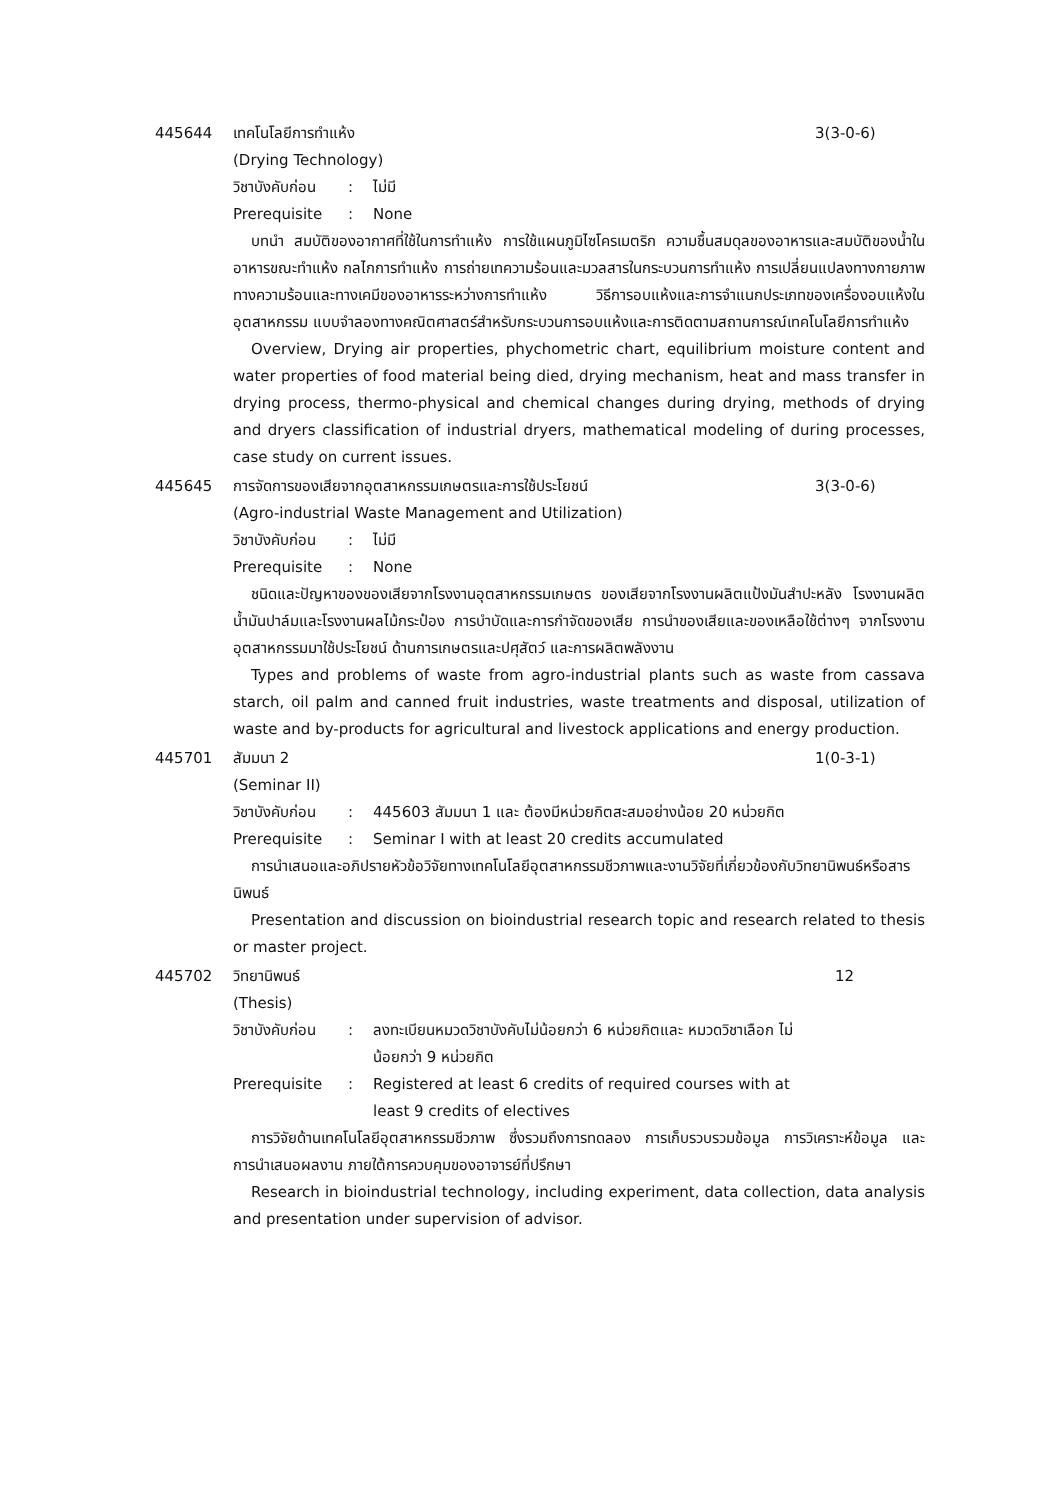445644 เทคโนโลยีการทำแห้ง 3(3-0-6)
(Drying Technology)
วิชาบังคับก่อน
: ไม่มี
Prerequisite : None
บทนำ สมบัติของอากาศที่ใช้ในการทำแห้ง การใช้แผนภูมิไซโครเมตริก ความชื้นสมดุลของอาหารและสมบัติของน้ำในอาหารขณะทำแห้ง กลไกการทำแห้ง การถ่ายเทความร้อนและมวลสารในกระบวนการทำแห้ง การเปลี่ยนแปลงทางกายภาพทางความร้อนและทางเคมีของอาหารระหว่างการทำแห้ง วิธีการอบแห้งและการจำแนกประเภทของเครื่องอบแห้งในอุตสาหกรรม แบบจำลองทางคณิตศาสตร์สำหรับกระบวนการอบแห้งและการติดตามสถานการณ์เทคโนโลยีการทำแห้ง
Overview, Drying air properties, phychometric chart, equilibrium moisture content and water properties of food material being died, drying mechanism, heat and mass transfer in drying process, thermo-physical and chemical changes during drying, methods of drying and dryers classification of industrial dryers, mathematical modeling of during processes, case study on current issues.
445645 การจัดการของเสียจากอุตสาหกรรมเกษตรและการใช้ประโยชน์
3(3-0-6)
(Agro-industrial Waste Management and Utilization)
วิชาบังคับก่อน
: ไม่มี
Prerequisite : None
ชนิดและปัญหาของของเสียจากโรงงานอุตสาหกรรมเกษตร ของเสียจากโรงงานผลิตแป้งมันสำปะหลัง โรงงานผลิตน้ำมันปาล์มและโรงงานผลไม้กระป๋อง การบำบัดและการกำจัดของเสีย การนำของเสียและของเหลือใช้ต่างๆ จากโรงงานอุตสาหกรรมมาใช้ประโยชน์ ด้านการเกษตรและปศุสัตว์ และการผลิตพลังงาน
Types and problems of waste from agro-industrial plants such as waste from cassava starch, oil palm and canned fruit industries, waste treatments and disposal, utilization of waste and by-products for agricultural and livestock applications and energy production.
445701 สัมมนา 2 1(0-3-1)
(Seminar II)
วิชาบังคับก่อน
: 445603 สัมมนา 1 และ ต้องมีหน่วยกิตสะสมอย่างน้อย 20 หน่วยกิต
Prerequisite : Seminar I with at least 20 credits accumulated
การนำเสนอและอภิปรายหัวข้อวิจัยทางเทคโนโลยีอุตสาหกรรมชีวภาพและงานวิจัยที่เกี่ยวข้องกับวิทยานิพนธ์หรือสารนิพนธ์
Presentation and discussion on bioindustrial research topic and research related to thesis or master project.
445702 วิทยานิพนธ์ 12
(Thesis)
วิชาบังคับก่อน
: ลงทะเบียนหมวดวิชาบังคับไม่น้อยกว่า 6 หน่วยกิตและ หมวดวิชาเลือก ไม่น้อยกว่า 9 หน่วยกิต
Prerequisite : Registered at least 6 credits of required courses with at least 9 credits of electives
การวิจัยด้านเทคโนโลยีอุตสาหกรรมชีวภาพ ซึ่งรวมถึงการทดลอง การเก็บรวบรวมข้อมูล การวิเคราะห์ข้อมูล และการนำเสนอผลงาน ภายใต้การควบคุมของอาจารย์ที่ปรึกษา
Research in bioindustrial technology, including experiment, data collection, data analysis and presentation under supervision of advisor.